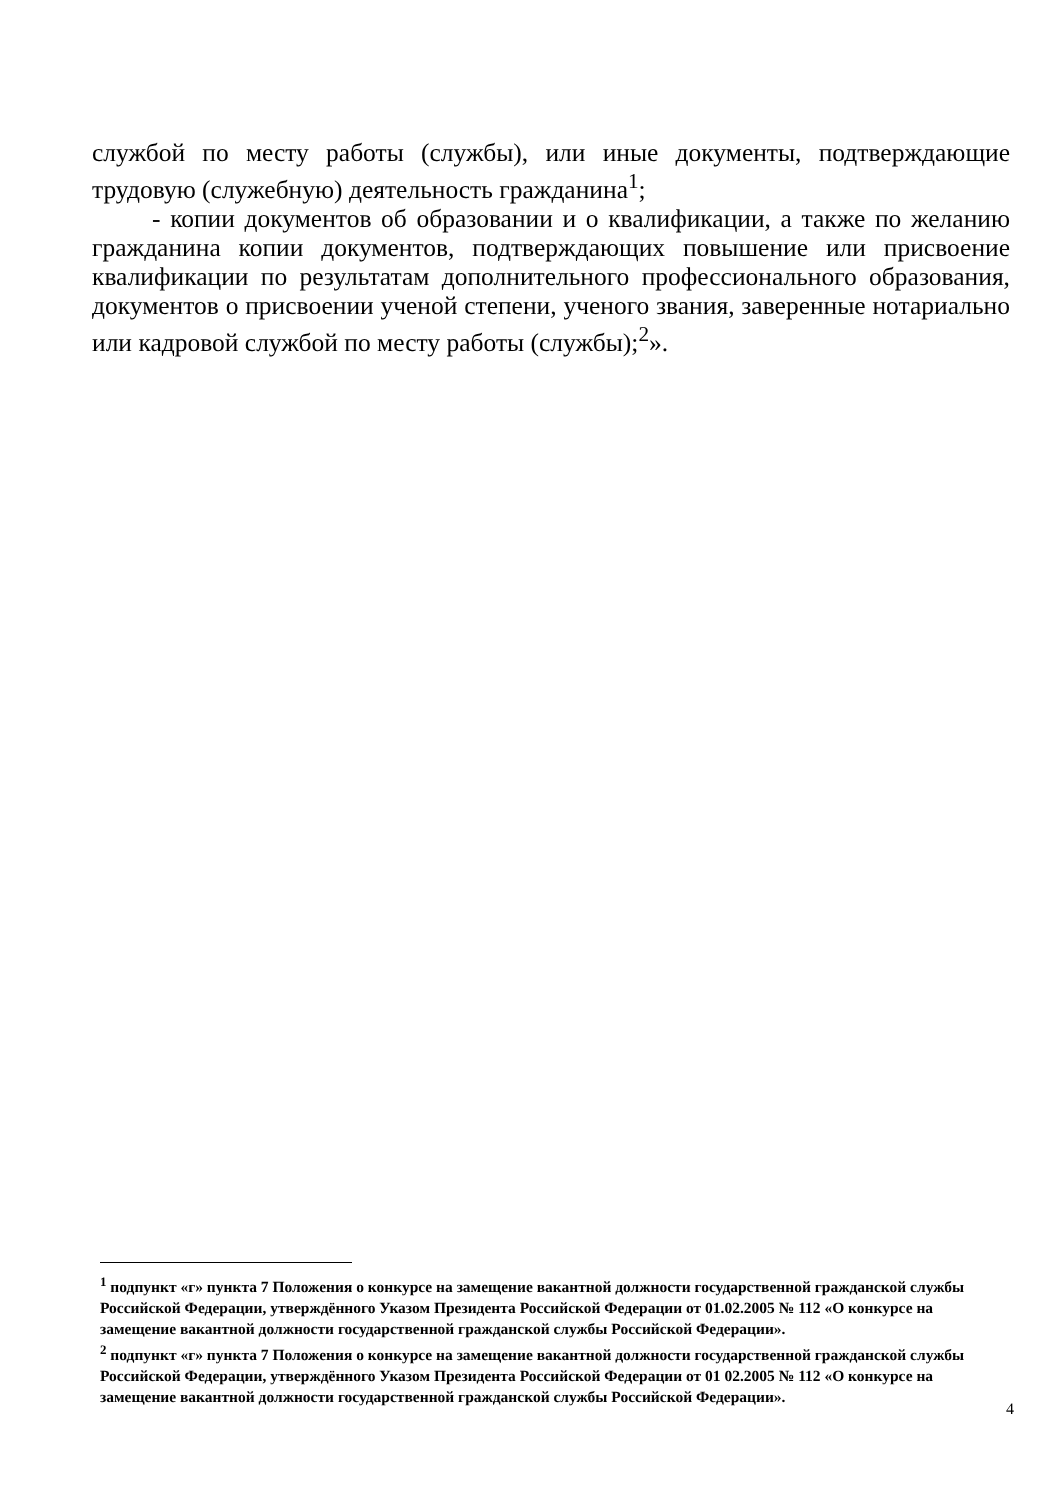службой по месту работы (службы), или иные документы, подтверждающие трудовую (служебную) деятельность гражданина<sup>1</sup>;
- копии документов об образовании и о квалификации, а также по желанию гражданина копии документов, подтверждающих повышение или присвоение квалификации по результатам дополнительного профессионального образования, документов о присвоении ученой степени, ученого звания, заверенные нотариально или кадровой службой по месту работы (службы);<sup>2</sup>».
<sup>1</sup> подпункт «г» пункта 7 Положения о конкурсе на замещение вакантной должности государственной гражданской службы Российской Федерации, утверждённого Указом Президента Российской Федерации от 01.02.2005 № 112 «О конкурсе на замещение вакантной должности государственной гражданской службы Российской Федерации».
<sup>2</sup> подпункт «г» пункта 7 Положения о конкурсе на замещение вакантной должности государственной гражданской службы Российской Федерации, утверждённого Указом Президента Российской Федерации от 01 02.2005 № 112 «О конкурсе на замещение вакантной должности государственной гражданской службы Российской Федерации».
4